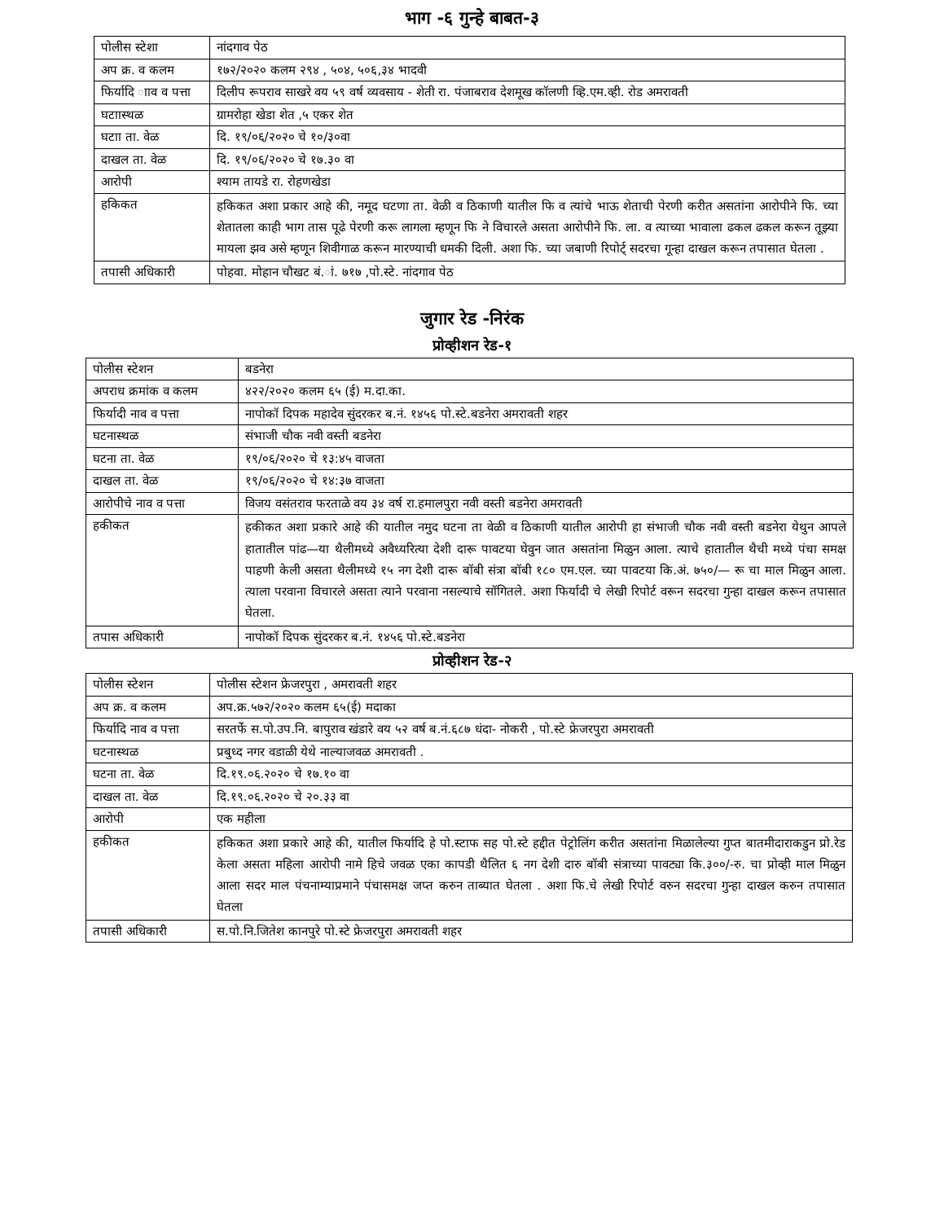भाग -६ गुन्हे बाबत-३
| पोलीस स्टेशा | नांदगाव पेठ |
| अप क्र. व कलम | १७२/२०२० कलम २९४ , ५०४, ५०६,३४ भादवी |
| फिर्यादि ााव व पत्ता | दिलीप रूपराव साखरे वय ५९ वर्ष व्यवसाय - शेती रा. पंजाबराव देशमूख कॉलणी व्हि.एम.व्ही. रोड अमरावती |
| घटाास्थळ | ग्रामरोहा खेडा शेत ,५ एकर शेत |
| घटाा ता. वेळ | दि. १९/०६/२०२० चे १०/३०वा |
| दाखल ता. वेळ | दि. १९/०६/२०२० चे १७.३० वा |
| आरोपी | श्याम तायडे रा. रोहणखेडा |
| हकिकत | हकिकत अशा प्रकार आहे की, नमूद घटणा ता. वेळी व ठिकाणी यातील फि व त्यांचे भाऊ शेताची पेरणी करीत असतांना आरोपीने फि. च्या शेतातला काही भाग तास पूढे पेरणी करू लागला म्हणून फि ने विचारले असता आरोपीने फि. ला. व त्याच्या भावाला ढकल ढकल करून तूझ्या मायला झव असे म्हणून शिवीगाळ करून मारण्याची धमकी दिली. अशा फि. च्या जबाणी रिपोर्ट् सदरचा गून्हा दाखल करून तपासात घेतला . |
| तपासी अधिकारी | पोहवा. मोहान चौखट बं.ां. ७१७ ,पो.स्टे. नांदगाव पेठ |
जुगार रेड -निरंक
प्रोव्हीशन रेड-१
| पोलीस स्टेशन | बडनेरा |
| अपराध क्रमांक व कलम | ४२२/२०२० कलम ६५ (ई) म.दा.का. |
| फिर्यादी नाव व पत्ता | नापोकॉ दिपक महादेव सुंदरकर ब.नं. १४५६ पो.स्टे.बडनेरा अमरावती शहर |
| घटनास्थळ | संभाजी चौक नवी वस्ती बडनेरा |
| घटना ता. वेळ | १९/०६/२०२० चे १३:४५ वाजता |
| दाखल ता. वेळ | १९/०६/२०२० चे १४:३७ वाजता |
| आरोपीचे नाव व पत्ता | विजय वसंतराव फरताळे वय ३४ वर्ष रा.हमालपुरा नवी वस्ती बडनेरा अमरावती |
| हकीकत | हकीकत अशा प्रकारे आहे की यातील नमुद घटना ता वेळी व ठिकाणी यातील आरोपी हा संभाजी चौक नवी वस्ती बडनेरा येथुन आपले हातातील पांढ—या थैलीमध्ये अवैध्यरित्या देशी दारू पावटया घेवुन जात असतांना मिळुन आला. त्याचे हातातील थैची मध्ये पंचा समक्ष पाहणी केली असता थैलीमध्ये १५ नग देशी दारू बॉबी संत्रा बॉबी १८० एम.एल. च्या पावटया कि.अं. ७५०/— रू चा माल मिळुन आला. त्याला परवाना विचारले असता त्याने परवाना नसल्याचे सॉगितले. अशा फिर्यादी चे लेखी रिपोर्ट वरून सदरचा गुन्हा दाखल करून तपासात घेतला. |
| तपास अधिकारी | नापोकॉ दिपक सुंदरकर ब.नं. १४५६ पो.स्टे.बडनेरा |
प्रोव्हीशन रेड-२
| पोलीस स्टेशन | पोलीस स्टेशन फ्रेजरपुरा , अमरावती शहर |
| अप क्र. व कलम | अप.क्र.५७२/२०२० कलम ६५(ई) मदाका |
| फिर्यादि नाव व पत्ता | सरतर्फे स.पो.उप.नि. बापुराव खंडारे वय ५२ वर्ष ब.नं.६८७ धंदा- नोकरी , पो.स्टे फ्रेजरपुरा अमरावती |
| घटनास्थळ | प्रबुध्द नगर वडाळी येथे नाल्याजवळ अमरावती . |
| घटना ता. वेळ | दि.१९.०६.२०२० चे १७.१० वा |
| दाखल ता. वेळ | दि.१९.०६.२०२० चे २०.३३ वा |
| आरोपी | एक महीला |
| हकीकत | हकिकत अशा प्रकारे आहे की, यातील फिर्यादि हे पो.स्टाफ सह पो.स्टे हद्दीत पेट्रोलिंग करीत असतांना मिळालेल्या गुप्त बातमीदाराकडुन प्रो.रेड केला असता महिला आरोपी नामे हिचे जवळ एका कापडी थैलित ६ नग देशी दारु बॉबी संत्राच्या पावट्या कि.३००/-रु. चा प्रोव्ही माल मिळुन आला सदर माल पंचनाम्याप्रमाने पंचासमक्ष जप्त करुन ताब्यात घेतला . अशा फि.चे लेखी रिपोर्ट वरुन सदरचा गुन्हा दाखल करुन तपासात घेतला |
| तपासी अधिकारी | स.पो.नि.जितेश कानपुरे पो.स्टे फ्रेजरपुरा अमरावती शहर |